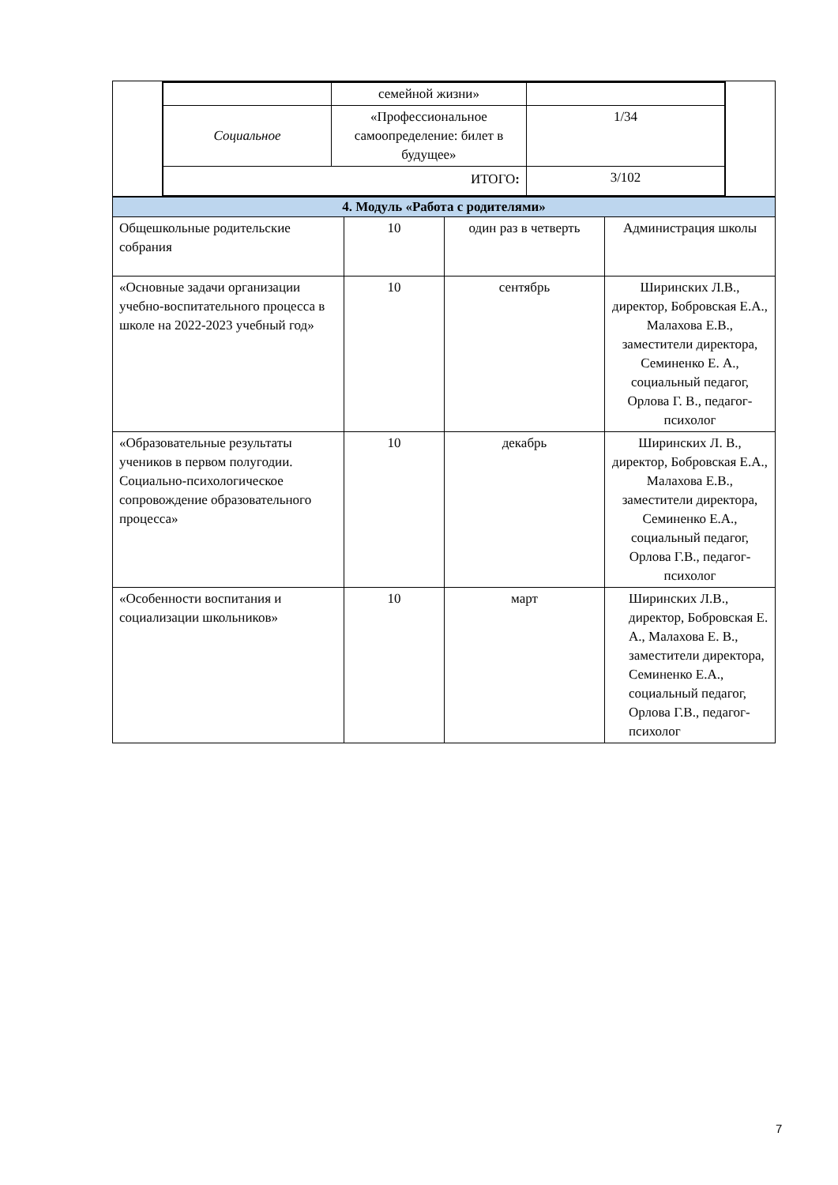| | / / семейной жизни» / / / Социальное / «Профессиональное самоопределение: билет в будущее» / 1/34 / / ИТОГО : / / 3/102 / | |
| 4. Модуль «Работа с родителями» | | | |
| Общешкольные родительские собрания | 10 | один раз в четверть | Администрация школы |
| «Основные задачи организации учебно-воспитательного процесса в школе на 2022-2023 учебный год» | 10 | сентябрь | Ширинских Л.В., директор, Бобровская Е.А., Малахова Е.В., заместители директора, Семиненко Е. А., социальный педагог, Орлова Г. В., педагог-психолог |
| «Образовательные результаты учеников в первом полугодии. Социально-психологическое сопровождение образовательного процесса» | 10 | декабрь | Ширинских Л. В., директор, Бобровская Е.А., Малахова Е.В., заместители директора, Семиненко Е.А., социальный педагог, Орлова Г.В., педагог-психолог |
| «Особенности воспитания и социализации школьников» | 10 | март | Ширинских Л.В., директор, Бобровская Е. А., Малахова Е. В., заместители директора, Семиненко Е.А., социальный педагог, Орлова Г.В., педагог-психолог |
7